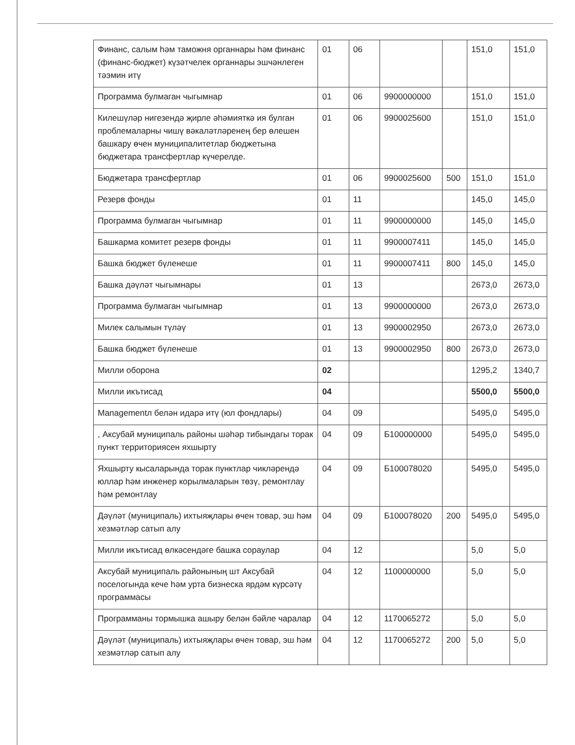| Финанс, салым һәм таможня органнары һәм финанс (финанс-бюджет) күзәтчелек органнары эшчәнлеген тәэмин итү | 01 | 06 | | | 151,0 | 151,0 |
| Программа булмаган чыгымнар | 01 | 06 | 9900000000 | | 151,0 | 151,0 |
| Килешүләр нигезендә җирле әһәмияткә ия булган проблемаларны чишү вәкаләтләренең бер өлешен башкару өчен муниципалитетлар бюджетына бюджетара трансфертлар күчерелде. | 01 | 06 | 9900025600 | | 151,0 | 151,0 |
| Бюджетара трансфертлар | 01 | 06 | 9900025600 | 500 | 151,0 | 151,0 |
| Резерв фонды | 01 | 11 | | | 145,0 | 145,0 |
| Программа булмаган чыгымнар | 01 | 11 | 9900000000 | | 145,0 | 145,0 |
| Башкарма комитет резерв фонды | 01 | 11 | 9900007411 | | 145,0 | 145,0 |
| Башка бюджет бүленеше | 01 | 11 | 9900007411 | 800 | 145,0 | 145,0 |
| Башка дәүләт чыгымнары | 01 | 13 | | | 2673,0 | 2673,0 |
| Программа булмаган чыгымнар | 01 | 13 | 9900000000 | | 2673,0 | 2673,0 |
| Милек салымын түләү | 01 | 13 | 9900002950 | | 2673,0 | 2673,0 |
| Башка бюджет бүленеше | 01 | 13 | 9900002950 | 800 | 2673,0 | 2673,0 |
| Милли оборона | 02 | | | | 1295,2 | 1340,7 |
| Милли икътисад | 04 | | | | 5500,0 | 5500,0 |
| Managementл белән идарә итү (юл фондлары) | 04 | 09 | | | 5495,0 | 5495,0 |
| , Аксубай муниципаль районы шәһәр тибындагы торак пункт территориясен яхшырту | 04 | 09 | Б100000000 | | 5495,0 | 5495,0 |
| Яхшырту кысаларында торак пунктлар чикләрендә юллар һәм инженер корылмаларын төзү, ремонтлау һәм ремонтлау | 04 | 09 | Б100078020 | | 5495,0 | 5495,0 |
| Дәүләт (муниципаль) ихтыяҗлары өчен товар, эш һәм хезмәтләр сатып алу | 04 | 09 | Б100078020 | 200 | 5495,0 | 5495,0 |
| Милли икътисад өлкәсендәге башка сораулар | 04 | 12 | | | 5,0 | 5,0 |
| Аксубай муниципаль районының шт Аксубай поселогында кече һәм урта бизнеска ярдәм күрсәтү программасы | 04 | 12 | 1100000000 | | 5,0 | 5,0 |
| Программаны тормышка ашыру белән бәйле чаралар | 04 | 12 | 1170065272 | | 5,0 | 5,0 |
| Дәүләт (муниципаль) ихтыяҗлары өчен товар, эш һәм хезмәтләр сатып алу | 04 | 12 | 1170065272 | 200 | 5,0 | 5,0 |